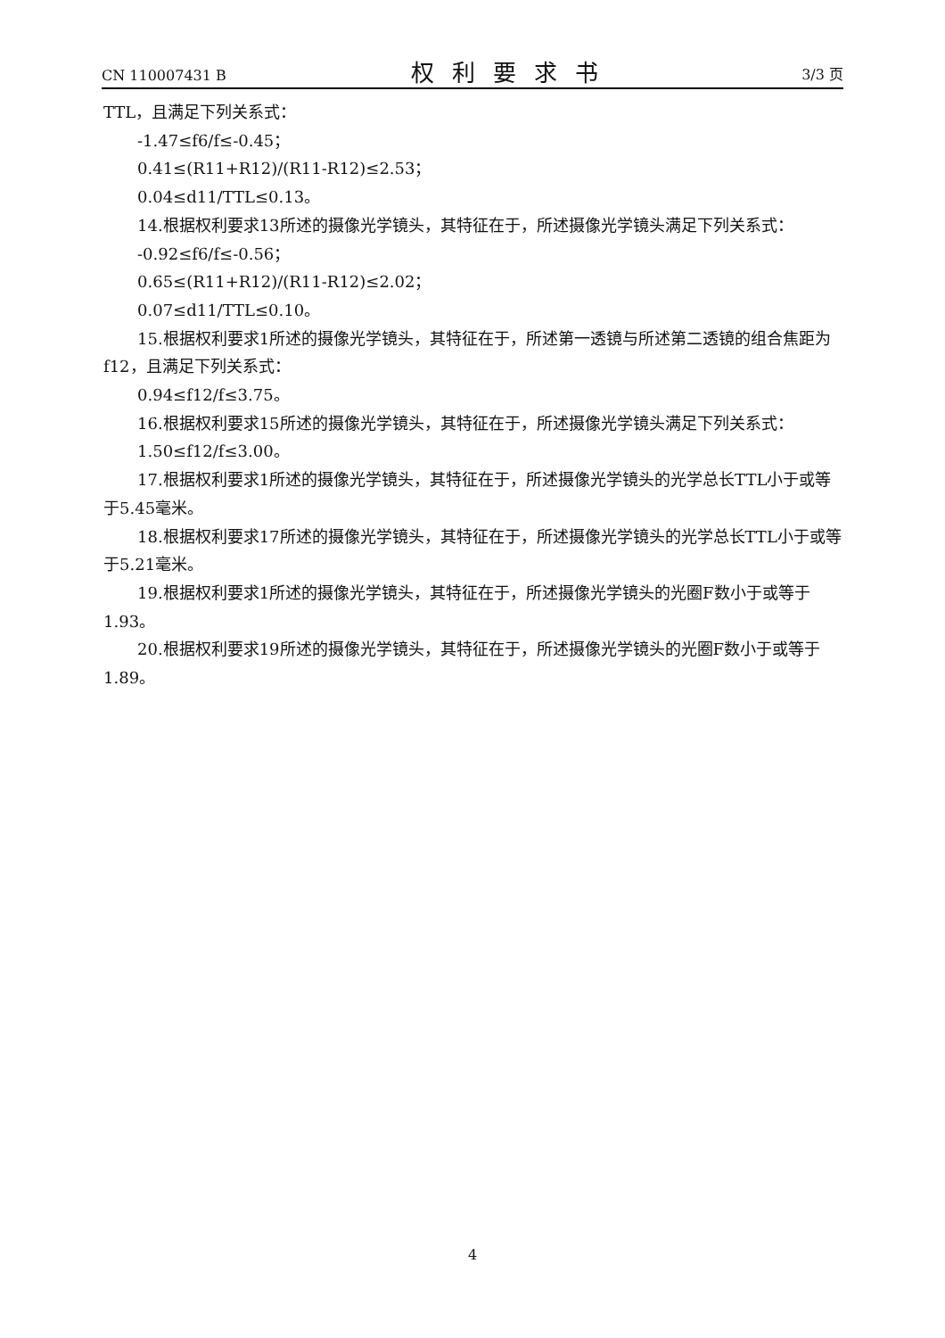CN 110007431 B 权利要求书 3/3 页
TTL，且满足下列关系式：
-1.47≤f6/f≤-0.45；
0.41≤(R11+R12)/(R11-R12)≤2.53；
0.04≤d11/TTL≤0.13。
14.根据权利要求13所述的摄像光学镜头，其特征在于，所述摄像光学镜头满足下列关系式：
-0.92≤f6/f≤-0.56；
0.65≤(R11+R12)/(R11-R12)≤2.02；
0.07≤d11/TTL≤0.10。
15.根据权利要求1所述的摄像光学镜头，其特征在于，所述第一透镜与所述第二透镜的组合焦距为f12，且满足下列关系式：
0.94≤f12/f≤3.75。
16.根据权利要求15所述的摄像光学镜头，其特征在于，所述摄像光学镜头满足下列关系式：
1.50≤f12/f≤3.00。
17.根据权利要求1所述的摄像光学镜头，其特征在于，所述摄像光学镜头的光学总长TTL小于或等于5.45毫米。
18.根据权利要求17所述的摄像光学镜头，其特征在于，所述摄像光学镜头的光学总长TTL小于或等于5.21毫米。
19.根据权利要求1所述的摄像光学镜头，其特征在于，所述摄像光学镜头的光圈F数小于或等于1.93。
20.根据权利要求19所述的摄像光学镜头，其特征在于，所述摄像光学镜头的光圈F数小于或等于1.89。
4